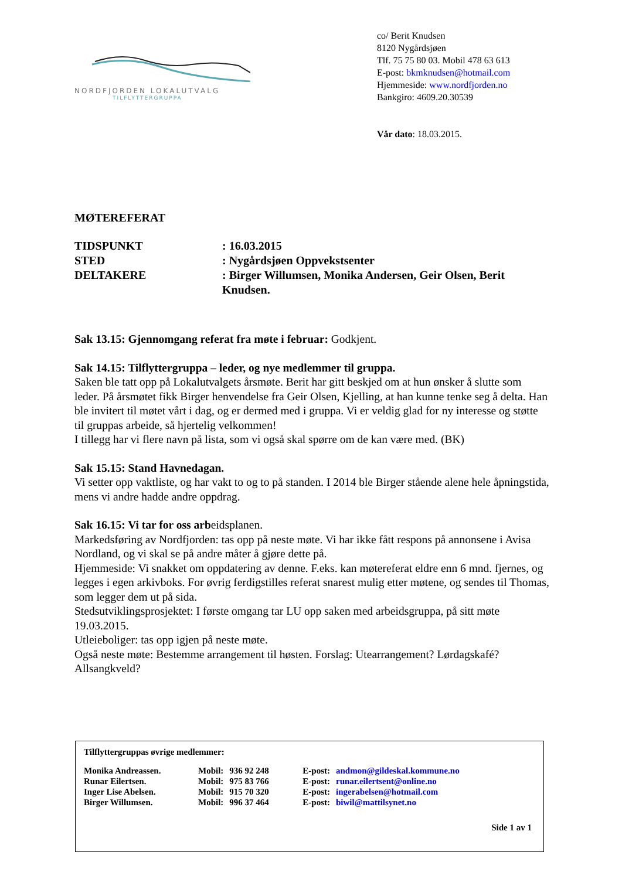NORDFJORDEN LOKALUTVALG
TILFLYTTERGRUPPA
co/ Berit Knudsen
8120 Nygårdsjøen
Tlf. 75 75 80 03. Mobil 478 63 613
E-post: bkmknudsen@hotmail.com
Hjemmeside: www.nordfjorden.no
Bankgiro: 4609.20.30539
Vår dato: 18.03.2015.
MØTEREFERAT
TIDSPUNKT : 16.03.2015
STED : Nygårdsjøen Oppvekstsenter
DELTAKERE : Birger Willumsen, Monika Andersen, Geir Olsen, Berit Knudsen.
Sak 13.15: Gjennomgang referat fra møte i februar: Godkjent.
Sak 14.15: Tilflyttergruppa – leder, og nye medlemmer til gruppa.
Saken ble tatt opp på Lokalutvalgets årsmøte. Berit har gitt beskjed om at hun ønsker å slutte som leder. På årsmøtet fikk Birger henvendelse fra Geir Olsen, Kjelling, at han kunne tenke seg å delta. Han ble invitert til møtet vårt i dag, og er dermed med i gruppa. Vi er veldig glad for ny interesse og støtte til gruppas arbeide, så hjertelig velkommen!
I tillegg har vi flere navn på lista, som vi også skal spørre om de kan være med. (BK)
Sak 15.15: Stand Havnedagan.
Vi setter opp vaktliste, og har vakt to og to på standen. I 2014 ble Birger stående alene hele åpningstida, mens vi andre hadde andre oppdrag.
Sak 16.15: Vi tar for oss arbeidsplanen.
Markedsføring av Nordfjorden: tas opp på neste møte. Vi har ikke fått respons på annonsene i Avisa Nordland, og vi skal se på andre måter å gjøre dette på.
Hjemmeside: Vi snakket om oppdatering av denne. F.eks. kan møtereferat eldre enn 6 mnd. fjernes, og legges i egen arkivboks. For øvrig ferdigstilles referat snarest mulig etter møtene, og sendes til Thomas, som legger dem ut på sida.
Stedsutviklingsprosjektet: I første omgang tar LU opp saken med arbeidsgruppa, på sitt møte 19.03.2015.
Utleieboliger: tas opp igjen på neste møte.
Også neste møte: Bestemme arrangement til høsten. Forslag: Utearrangement? Lørdagskafé? Allsangkveld?
Tilflyttergruppas øvrige medlemmer:
| Monika Andreassen. | Mobil: | 936 92 248 | E-post: | andmon@gildeskal.kommune.no |
| Runar Eilertsen. | Mobil: | 975 83 766 | E-post: | runar.eilertsent@online.no |
| Inger Lise Abelsen. | Mobil: | 915 70 320 | E-post: | ingerabelsen@hotmail.com |
| Birger Willumsen. | Mobil: | 996 37 464 | E-post: | biwil@mattilsynet.no |
Side 1 av 1